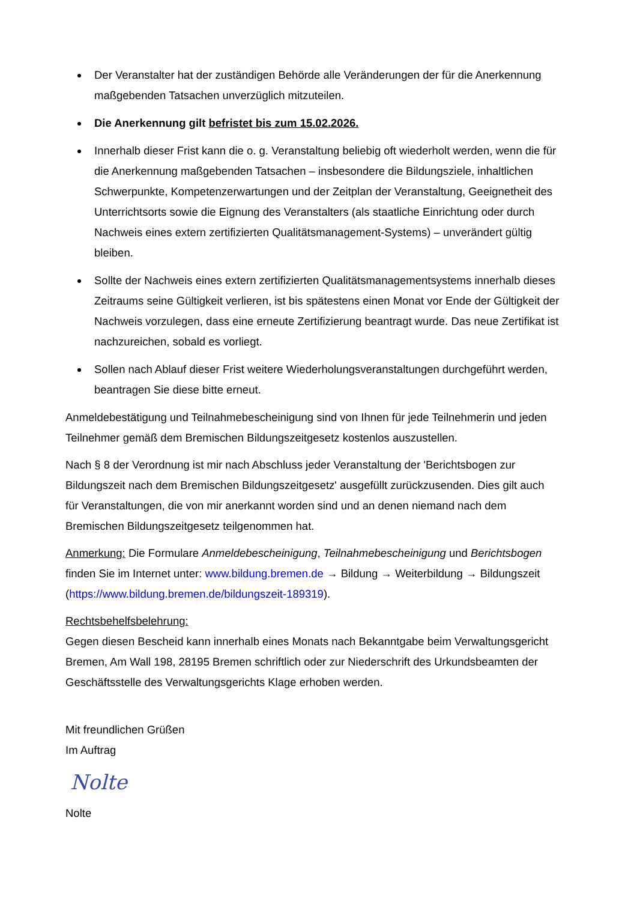Der Veranstalter hat der zuständigen Behörde alle Veränderungen der für die Anerkennung maßgebenden Tatsachen unverzüglich mitzuteilen.
Die Anerkennung gilt befristet bis zum 15.02.2026.
Innerhalb dieser Frist kann die o. g. Veranstaltung beliebig oft wiederholt werden, wenn die für die Anerkennung maßgebenden Tatsachen – insbesondere die Bildungsziele, inhaltlichen Schwerpunkte, Kompetenzerwartungen und der Zeitplan der Veranstaltung, Geeignetheit des Unterrichtsorts sowie die Eignung des Veranstalters (als staatliche Einrichtung oder durch Nachweis eines extern zertifizierten Qualitätsmanagement-Systems) – unverändert gültig bleiben.
Sollte der Nachweis eines extern zertifizierten Qualitätsmanagementsystems innerhalb dieses Zeitraums seine Gültigkeit verlieren, ist bis spätestens einen Monat vor Ende der Gültigkeit der Nachweis vorzulegen, dass eine erneute Zertifizierung beantragt wurde. Das neue Zertifikat ist nachzureichen, sobald es vorliegt.
Sollen nach Ablauf dieser Frist weitere Wiederholungsveranstaltungen durchgeführt werden, beantragen Sie diese bitte erneut.
Anmeldebestätigung und Teilnahmebescheinigung sind von Ihnen für jede Teilnehmerin und jeden Teilnehmer gemäß dem Bremischen Bildungszeitgesetz kostenlos auszustellen.
Nach § 8 der Verordnung ist mir nach Abschluss jeder Veranstaltung der 'Berichtsbogen zur Bildungszeit nach dem Bremischen Bildungszeitgesetz' ausgefüllt zurückzusenden. Dies gilt auch für Veranstaltungen, die von mir anerkannt worden sind und an denen niemand nach dem Bremischen Bildungszeitgesetz teilgenommen hat.
Anmerkung: Die Formulare Anmeldebescheinigung, Teilnahmebescheinigung und Berichtsbogen finden Sie im Internet unter: www.bildung.bremen.de → Bildung → Weiterbildung → Bildungszeit (https://www.bildung.bremen.de/bildungszeit-189319).
Rechtsbehelfsbelehrung:
Gegen diesen Bescheid kann innerhalb eines Monats nach Bekanntgabe beim Verwaltungsgericht Bremen, Am Wall 198, 28195 Bremen schriftlich oder zur Niederschrift des Urkundsbeamten der Geschäftsstelle des Verwaltungsgerichts Klage erhoben werden.
Mit freundlichen Grüßen
Im Auftrag
Nolte
Nolte